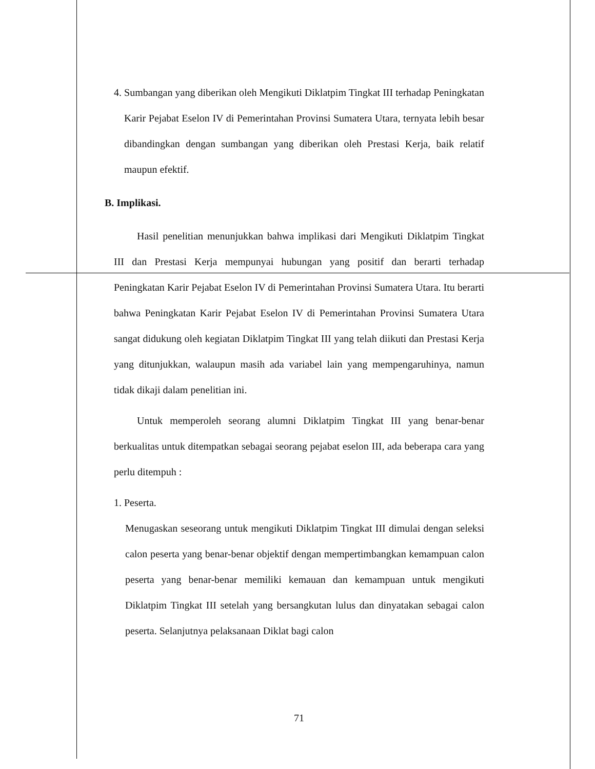4. Sumbangan yang diberikan oleh Mengikuti Diklatpim Tingkat III terhadap Peningkatan Karir Pejabat Eselon IV di Pemerintahan Provinsi Sumatera Utara, ternyata lebih besar dibandingkan dengan sumbangan yang diberikan oleh Prestasi Kerja, baik relatif maupun efektif.
B. Implikasi.
Hasil penelitian menunjukkan bahwa implikasi dari Mengikuti Diklatpim Tingkat III dan Prestasi Kerja mempunyai hubungan yang positif dan berarti terhadap Peningkatan Karir Pejabat Eselon IV di Pemerintahan Provinsi Sumatera Utara. Itu berarti bahwa Peningkatan Karir Pejabat Eselon IV di Pemerintahan Provinsi Sumatera Utara sangat didukung oleh kegiatan Diklatpim Tingkat III yang telah diikuti dan Prestasi Kerja yang ditunjukkan, walaupun masih ada variabel lain yang mempengaruhinya, namun tidak dikaji dalam penelitian ini.
Untuk memperoleh seorang alumni Diklatpim Tingkat III yang benar-benar berkualitas untuk ditempatkan sebagai seorang pejabat eselon III, ada beberapa cara yang perlu ditempuh :
1. Peserta.
Menugaskan seseorang untuk mengikuti Diklatpim Tingkat III dimulai dengan seleksi calon peserta yang benar-benar objektif dengan mempertimbangkan kemampuan calon peserta yang benar-benar memiliki kemauan dan kemampuan untuk mengikuti Diklatpim Tingkat III setelah yang bersangkutan lulus dan dinyatakan sebagai calon peserta. Selanjutnya pelaksanaan Diklat bagi calon
71